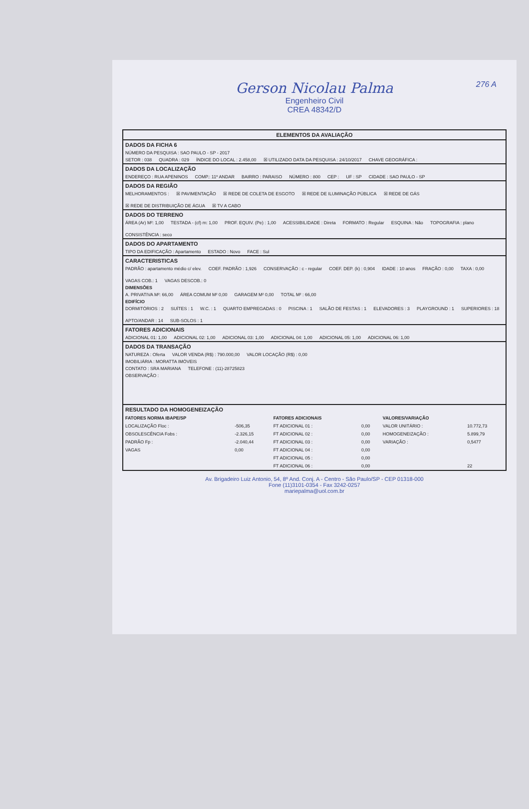276 A
Gerson Nicolau Palma
Engenheiro Civil
CREA 48342/D
ELEMENTOS DA AVALIAÇÃO
DADOS DA FICHA 6
NÚMERO DA PESQUISA : SAO PAULO - SP - 2017
SETOR : 038 QUADRA : 029 ÍNDICE DO LOCAL : 2.458,00 ☒ UTILIZADO DATA DA PESQUISA : 24/10/2017 CHAVE GEOGRÁFICA :
DADOS DA LOCALIZAÇÃO
ENDEREÇO : RUA APENINOS COMP.: 11º ANDAR BAIRRO : PARAISO NÚMERO : 800 CEP : UF : SP CIDADE : SAO PAULO - SP
DADOS DA REGIÃO
MELHORAMENTOS : ☒ PAVIMENTAÇÃO ☒ REDE DE COLETA DE ESGOTO ☒ REDE DE ILUMINAÇÃO PÚBLICA ☒ REDE DE GÁS ☒ REDE DE DISTRIBUIÇÃO DE ÁGUA ☒ TV A CABO
DADOS DO TERRENO
ÁREA (Ar) M²: 1,00 TESTADA - (cf) m: 1,00 PROF. EQUIV. (Pe) : 1,00 ACESSIBILIDADE : Direta FORMATO : Regular ESQUINA : Não TOPOGRAFIA : plano CONSISTÊNCIA : seco
DADOS DO APARTAMENTO
TIPO DA EDIFICAÇÃO : Apartamento ESTADO : Novo FACE : Sul
CARACTERISTICAS
PADRÃO : apartamento médio c/ elev. COEF. PADRÃO : 1,926 CONSERVAÇÃO : c - regular COEF. DEP. (k) : 0,904 IDADE : 10 anos FRAÇÃO : 0,00 TAXA : 0,00 VAGAS COB.: 1 VAGAS DESCOB.: 0
DIMENSÕES
A. PRIVATIVA M²: 66,00 ÁREA COMUM M² 0,00 GARAGEM M² 0,00 TOTAL M² : 66,00
EDIFÍCIO
DORMITÓRIOS : 2 SUÍTES : 1 W.C. : 1 QUARTO EMPREGADAS : 0 PISCINA : 1 SALÃO DE FESTAS : 1 ELEVADORES : 3 PLAYGROUND : 1 SUPERIORES : 18 APTO/ANDAR : 14 SUB-SOLOS : 1
FATORES ADICIONAIS
ADICIONAL 01: 1,00 ADICIONAL 02: 1,00 ADICIONAL 03: 1,00 ADICIONAL 04: 1,00 ADICIONAL 05: 1,00 ADICIONAL 06: 1,00
DADOS DA TRANSAÇÃO
NATUREZA : Oferta VALOR VENDA (R$) : 790.000,00 VALOR LOCAÇÃO (R$) : 0,00
IMOBILIÁRIA : MORATTA IMÓVEIS
CONTATO : SRA MARIANA TELEFONE : (11)-28725823
OBSERVAÇÃO :
RESULTADO DA HOMOGENEIZAÇÃO
| FATORES NORMA IBAPE/SP | | FATORES ADICIONAIS | | VALORES/VARIAÇÃO | |
| --- | --- | --- | --- | --- | --- |
| LOCALIZAÇÃO Floc : | -506,35 | FT ADICIONAL 01 : | 0,00 | VALOR UNITÁRIO : | 10.772,73 |
| OBSOLESCÊNCIA Fobs : | -2.326,15 | FT ADICIONAL 02 : | 0,00 | HOMOGENEIZAÇÃO : | 5.899,79 |
| PADRÃO Fp : | -2.040,44 | FT ADICIONAL 03 : | 0,00 | VARIAÇÃO : | 0,5477 |
| VAGAS | 0,00 | FT ADICIONAL 04 : | 0,00 | | |
| | | FT ADICIONAL 05 : | 0,00 | | |
| | | FT ADICIONAL 06 : | 0,00 | | 22 |
Av. Brigadeiro Luiz Antonio, 54, 8º And. Conj. A - Centro - São Paulo/SP - CEP 01318-000
Fone (11)3101-0354 - Fax 3242-0257
mariepalma@uol.com.br